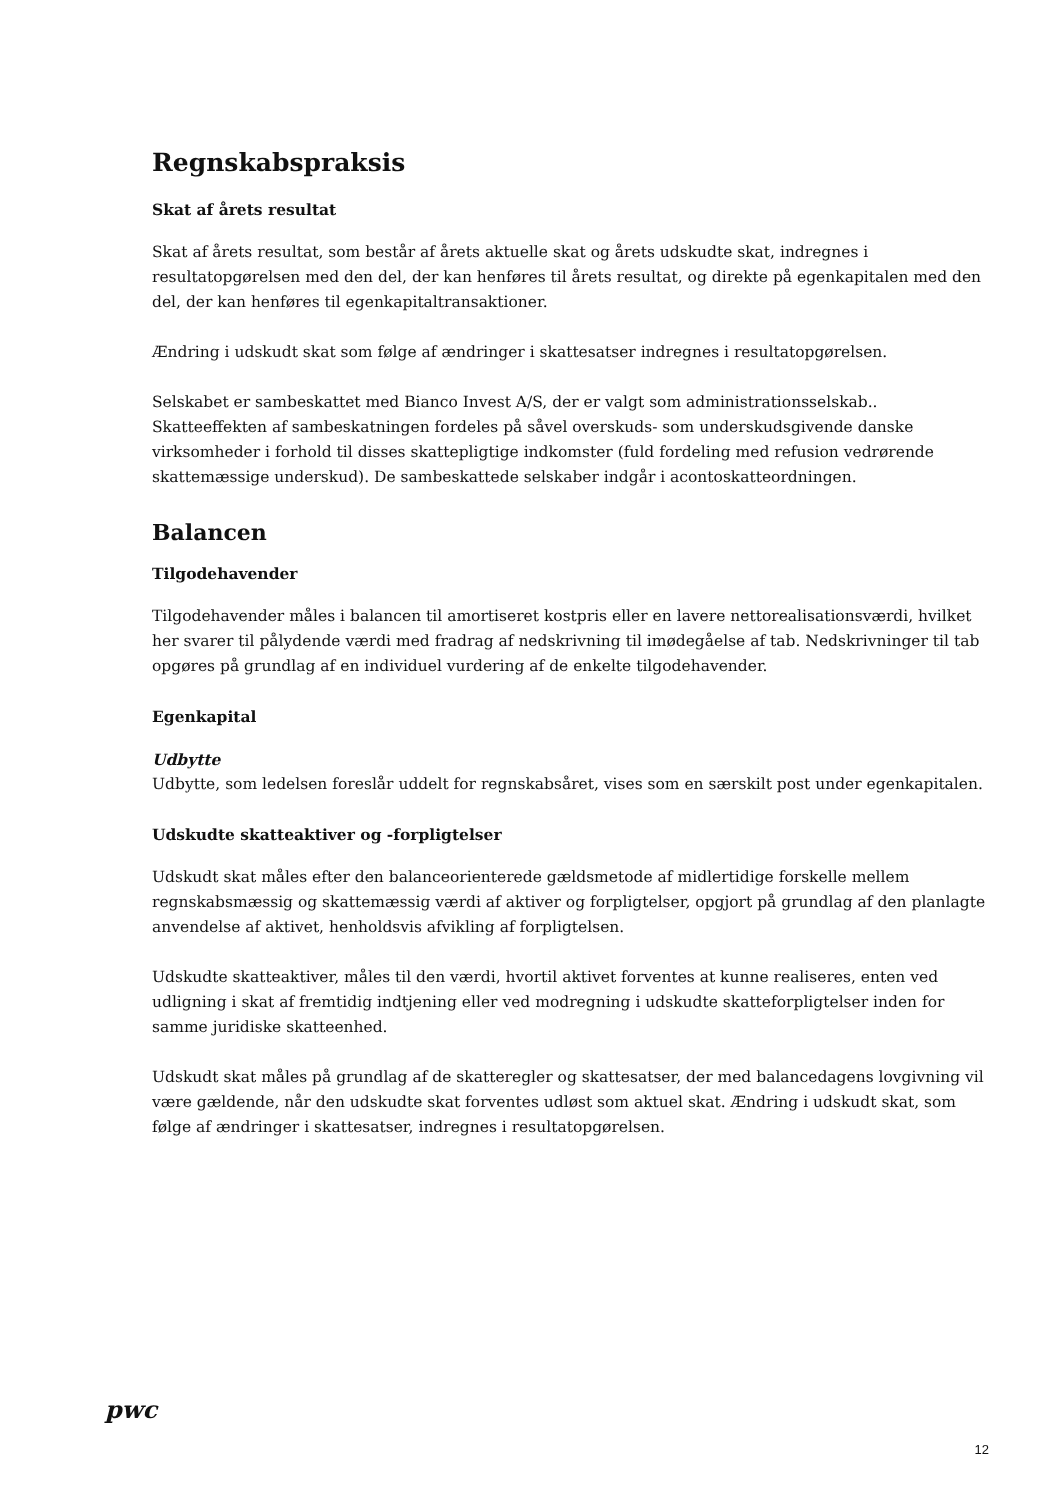Regnskabspraksis
Skat af årets resultat
Skat af årets resultat, som består af årets aktuelle skat og årets udskudte skat, indregnes i resultatopgørelsen med den del, der kan henføres til årets resultat, og direkte på egenkapitalen med den del, der kan henføres til egenkapitaltransaktioner.
Ændring i udskudt skat som følge af ændringer i skattesatser indregnes i resultatopgørelsen.
Selskabet er sambeskattet med Bianco Invest A/S, der er valgt som administrationsselskab.. Skatteeffekten af sambeskatningen fordeles på såvel overskuds- som underskudsgivende danske virksomheder i forhold til disses skattepligtige indkomster (fuld fordeling med refusion vedrørende skattemæssige underskud). De sambeskattede selskaber indgår i acontoskatteordningen.
Balancen
Tilgodehavender
Tilgodehavender måles i balancen til amortiseret kostpris eller en lavere nettorealisationsværdi, hvilket her svarer til pålydende værdi med fradrag af nedskrivning til imødegåelse af tab. Nedskrivninger til tab opgøres på grundlag af en individuel vurdering af de enkelte tilgodehavender.
Egenkapital
Udbytte
Udbytte, som ledelsen foreslår uddelt for regnskabsåret, vises som en særskilt post under egenkapitalen.
Udskudte skatteaktiver og -forpligtelser
Udskudt skat måles efter den balanceorienterede gældsmetode af midlertidige forskelle mellem regnskabsmæssig og skattemæssig værdi af aktiver og forpligtelser, opgjort på grundlag af den planlagte anvendelse af aktivet, henholdsvis afvikling af forpligtelsen.
Udskudte skatteaktiver, måles til den værdi, hvortil aktivet forventes at kunne realiseres, enten ved udligning i skat af fremtidig indtjening eller ved modregning i udskudte skatteforpligtelser inden for samme juridiske skatteenhed.
Udskudt skat måles på grundlag af de skatteregler og skattesatser, der med balancedagens lovgivning vil være gældende, når den udskudte skat forventes udløst som aktuel skat. Ændring i udskudt skat, som følge af ændringer i skattesatser, indregnes i resultatopgørelsen.
pwc
12